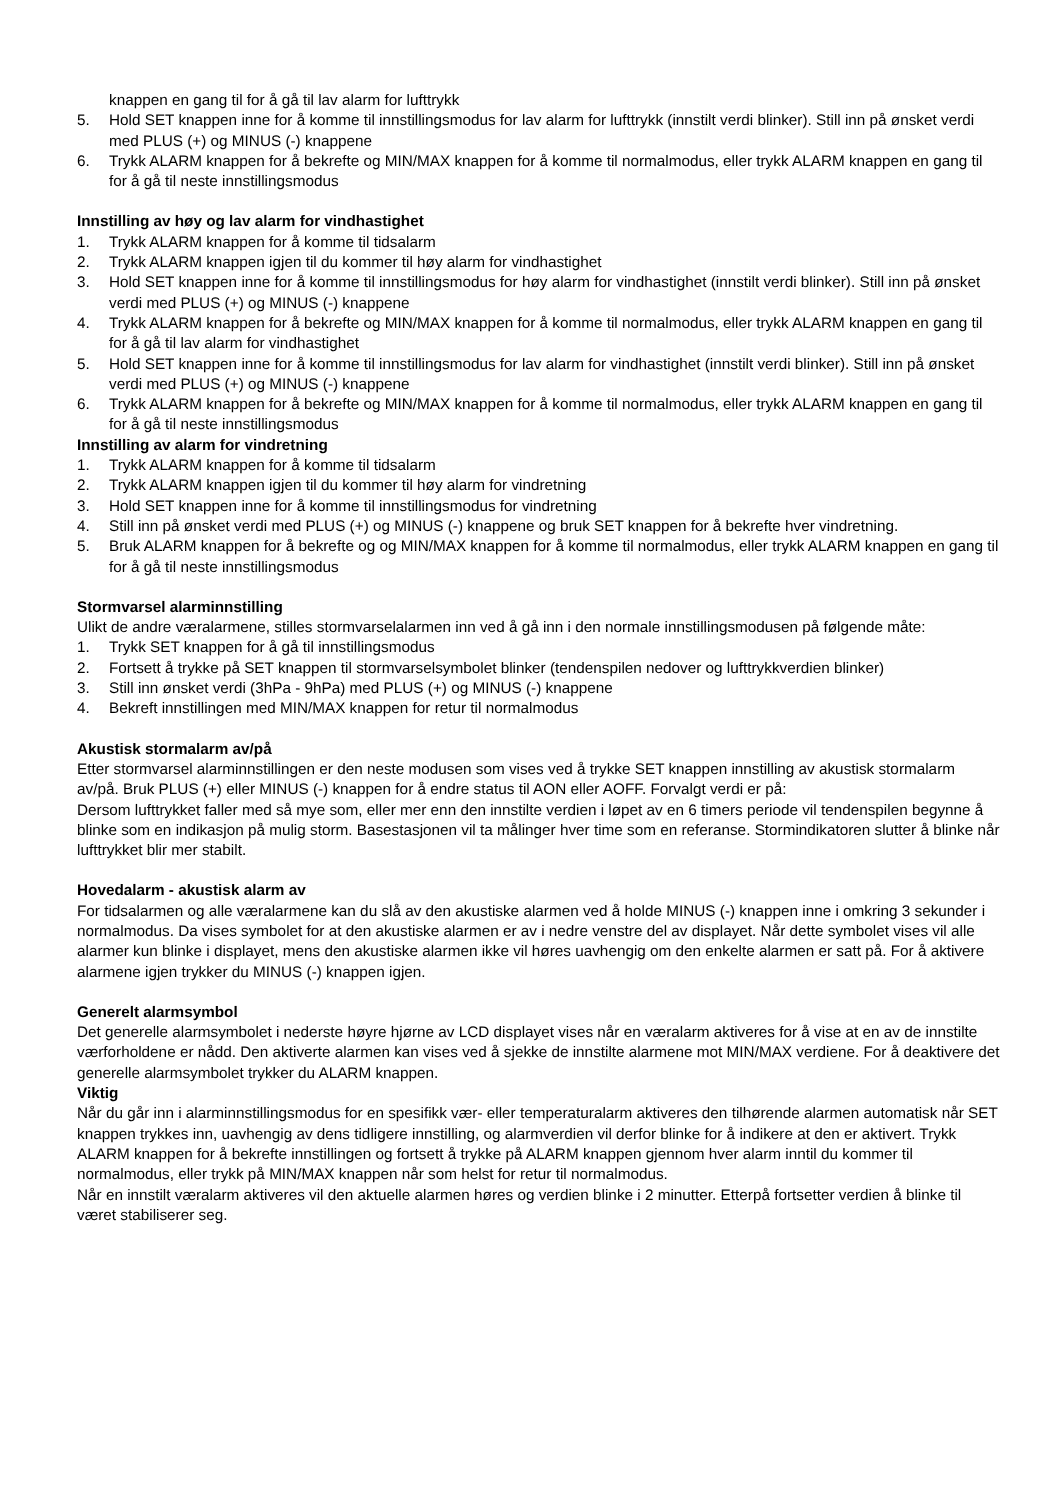knappen en gang til for å gå til lav alarm for lufttrykk
5. Hold SET knappen inne for å komme til innstillingsmodus for lav alarm for lufttrykk (innstilt verdi blinker). Still inn på ønsket verdi med PLUS (+) og MINUS (-) knappene
6. Trykk ALARM knappen for å bekrefte og MIN/MAX knappen for å komme til normalmodus, eller trykk ALARM knappen en gang til for å gå til neste innstillingsmodus
Innstilling av høy og lav alarm for vindhastighet
1. Trykk ALARM knappen for å komme til tidsalarm
2. Trykk ALARM knappen igjen til du kommer til høy alarm for vindhastighet
3. Hold SET knappen inne for å komme til innstillingsmodus for høy alarm for vindhastighet (innstilt verdi blinker). Still inn på ønsket verdi med PLUS (+) og MINUS (-) knappene
4. Trykk ALARM knappen for å bekrefte og MIN/MAX knappen for å komme til normalmodus, eller trykk ALARM knappen en gang til for å gå til lav alarm for vindhastighet
5. Hold SET knappen inne for å komme til innstillingsmodus for lav alarm for vindhastighet (innstilt verdi blinker). Still inn på ønsket verdi med PLUS (+) og MINUS (-) knappene
6. Trykk ALARM knappen for å bekrefte og MIN/MAX knappen for å komme til normalmodus, eller trykk ALARM knappen en gang til for å gå til neste innstillingsmodus
Innstilling av alarm for vindretning
1. Trykk ALARM knappen for å komme til tidsalarm
2. Trykk ALARM knappen igjen til du kommer til høy alarm for vindretning
3. Hold SET knappen inne for å komme til innstillingsmodus for vindretning
4. Still inn på ønsket verdi med PLUS (+) og MINUS (-) knappene og bruk SET knappen for å bekrefte hver vindretning.
5. Bruk ALARM knappen for å bekrefte og og MIN/MAX knappen for å komme til normalmodus, eller trykk ALARM knappen en gang til for å gå til neste innstillingsmodus
Stormvarsel alarminnstilling
Ulikt de andre væralarmene, stilles stormvarselalarmen inn ved å gå inn i den normale innstillingsmodusen på følgende måte:
1. Trykk SET knappen for å gå til innstillingsmodus
2. Fortsett å trykke på SET knappen til stormvarselsymbolet blinker (tendenspilen nedover og lufttrykkverdien blinker)
3. Still inn ønsket verdi (3hPa - 9hPa) med PLUS (+) og MINUS (-) knappene
4. Bekreft innstillingen med MIN/MAX knappen for retur til normalmodus
Akustisk stormalarm av/på
Etter stormvarsel alarminnstillingen er den neste modusen som vises ved å trykke SET knappen innstilling av akustisk stormalarm av/på. Bruk PLUS (+) eller MINUS (-) knappen for å endre status til AON eller AOFF. Forvalgt verdi er på:
Dersom lufttrykket faller med så mye som, eller mer enn den innstilte verdien i løpet av en 6 timers periode vil tendenspilen begynne å blinke som en indikasjon på mulig storm. Basestasjonen vil ta målinger hver time som en referanse. Stormindikatoren slutter å blinke når lufttrykket blir mer stabilt.
Hovedalarm - akustisk alarm av
For tidsalarmen og alle væralarmene kan du slå av den akustiske alarmen ved å holde MINUS (-) knappen inne i omkring 3 sekunder i normalmodus. Da vises symbolet for at den akustiske alarmen er av i nedre venstre del av displayet. Når dette symbolet vises vil alle alarmer kun blinke i displayet, mens den akustiske alarmen ikke vil høres uavhengig om den enkelte alarmen er satt på. For å aktivere alarmene igjen trykker du MINUS (-) knappen igjen.
Generelt alarmsymbol
Det generelle alarmsymbolet i nederste høyre hjørne av LCD displayet vises når en væralarm aktiveres for å vise at en av de innstilte værforholdene er nådd. Den aktiverte alarmen kan vises ved å sjekke de innstilte alarmene mot MIN/MAX verdiene. For å deaktivere det generelle alarmsymbolet trykker du ALARM knappen.
Viktig
Når du går inn i alarminnstillingsmodus for en spesifikk vær- eller temperaturalarm aktiveres den tilhørende alarmen automatisk når SET knappen trykkes inn, uavhengig av dens tidligere innstilling, og alarmverdien vil derfor blinke for å indikere at den er aktivert. Trykk ALARM knappen for å bekrefte innstillingen og fortsett å trykke på ALARM knappen gjennom hver alarm inntil du kommer til normalmodus, eller trykk på MIN/MAX knappen når som helst for retur til normalmodus.
Når en innstilt væralarm aktiveres vil den aktuelle alarmen høres og verdien blinke i 2 minutter. Etterpå fortsetter verdien å blinke til været stabiliserer seg.